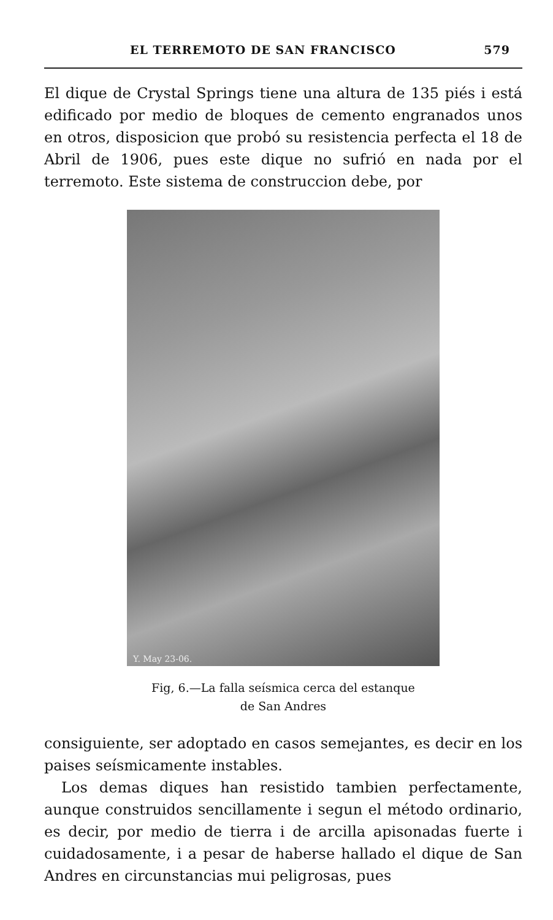EL TERREMOTO DE SAN FRANCISCO 579
El dique de Crystal Springs tiene una altura de 135 piés i está edificado por medio de bloques de cemento engranados unos en otros, disposicion que probó su resistencia perfecta el 18 de Abril de 1906, pues este dique no sufrió en nada por el terremoto. Este sistema de construccion debe, por
Y. May 23-06.
Fig, 6.—La falla seísmica cerca del estanque
de San Andres
consiguiente, ser adoptado en casos semejantes, es decir en los paises seísmicamente instables.
Los demas diques han resistido tambien perfectamente, aunque construidos sencillamente i segun el método ordinario, es decir, por medio de tierra i de arcilla apisonadas fuerte i cuidadosamente, i a pesar de haberse hallado el dique de San Andres en circunstancias mui peligrosas, pues